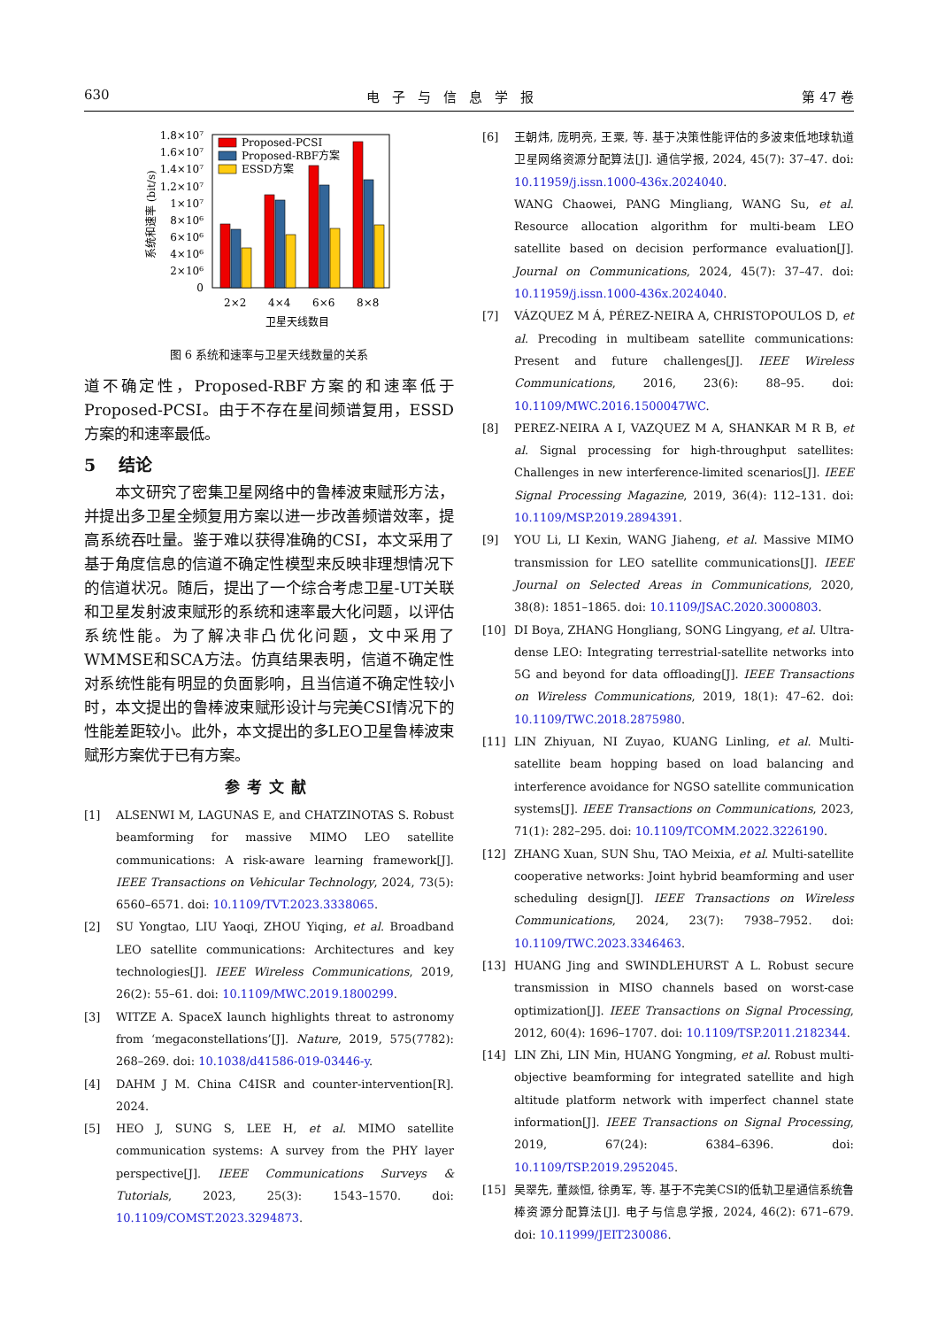630 电子与信息学报 第 47 卷
1.8×10⁷
1.6×10⁷
1.4×10⁷
1.2×10⁷
1×10⁷
8×10⁶
6×10⁶
4×10⁶
2×10⁶
0
系统和速率 (bit/s)
Proposed-PCSI
Proposed-RBF方案
ESSD方案
2×2
4×4
6×6
8×8
卫星天线数目
图 6 系统和速率与卫星天线数量的关系
道不确定性，Proposed-RBF方案的和速率低于Proposed-PCSI。由于不存在星间频谱复用，ESSD方案的和速率最低。
5　 结论
本文研究了密集卫星网络中的鲁棒波束赋形方法，并提出多卫星全频复用方案以进一步改善频谱效率，提高系统吞吐量。鉴于难以获得准确的CSI，本文采用了基于角度信息的信道不确定性模型来反映非理想情况下的信道状况。随后，提出了一个综合考虑卫星-UT关联和卫星发射波束赋形的系统和速率最大化问题，以评估系统性能。为了解决非凸优化问题，文中采用了WMMSE和SCA方法。仿真结果表明，信道不确定性对系统性能有明显的负面影响，且当信道不确定性较小时，本文提出的鲁棒波束赋形设计与完美CSI情况下的性能差距较小。此外，本文提出的多LEO卫星鲁棒波束赋形方案优于已有方案。
参考文献
[1] ALSENWI M, LAGUNAS E, and CHATZINOTAS S. Robust beamforming for massive MIMO LEO satellite communications: A risk-aware learning framework[J]. IEEE Transactions on Vehicular Technology, 2024, 73(5): 6560–6571. doi: 10.1109/TVT.2023.3338065.
[2] SU Yongtao, LIU Yaoqi, ZHOU Yiqing, et al. Broadband LEO satellite communications: Architectures and key technologies[J]. IEEE Wireless Communications, 2019, 26(2): 55–61. doi: 10.1109/MWC.2019.1800299.
[3] WITZE A. SpaceX launch highlights threat to astronomy from ‘megaconstellations’[J]. Nature, 2019, 575(7782): 268–269. doi: 10.1038/d41586-019-03446-y.
[4] DAHM J M. China C4ISR and counter-intervention[R]. 2024.
[5] HEO J, SUNG S, LEE H, et al. MIMO satellite communication systems: A survey from the PHY layer perspective[J]. IEEE Communications Surveys & Tutorials, 2023, 25(3): 1543–1570. doi: 10.1109/COMST.2023.3294873.
[6] 王朝炜, 庞明亮, 王粟, 等. 基于决策性能评估的多波束低地球轨道卫星网络资源分配算法[J]. 通信学报, 2024, 45(7): 37–47. doi: 10.11959/j.issn.1000-436x.2024040.
WANG Chaowei, PANG Mingliang, WANG Su, et al. Resource allocation algorithm for multi-beam LEO satellite based on decision performance evaluation[J]. Journal on Communications, 2024, 45(7): 37–47. doi: 10.11959/j.issn.1000-436x.2024040.
[7] VÁZQUEZ M Á, PÉREZ-NEIRA A, CHRISTOPOULOS D, et al. Precoding in multibeam satellite communications: Present and future challenges[J]. IEEE Wireless Communications, 2016, 23(6): 88–95. doi: 10.1109/MWC.2016.1500047WC.
[8] PEREZ-NEIRA A I, VAZQUEZ M A, SHANKAR M R B, et al. Signal processing for high-throughput satellites: Challenges in new interference-limited scenarios[J]. IEEE Signal Processing Magazine, 2019, 36(4): 112–131. doi: 10.1109/MSP.2019.2894391.
[9] YOU Li, LI Kexin, WANG Jiaheng, et al. Massive MIMO transmission for LEO satellite communications[J]. IEEE Journal on Selected Areas in Communications, 2020, 38(8): 1851–1865. doi: 10.1109/JSAC.2020.3000803.
[10] DI Boya, ZHANG Hongliang, SONG Lingyang, et al. Ultra-dense LEO: Integrating terrestrial-satellite networks into 5G and beyond for data offloading[J]. IEEE Transactions on Wireless Communications, 2019, 18(1): 47–62. doi: 10.1109/TWC.2018.2875980.
[11] LIN Zhiyuan, NI Zuyao, KUANG Linling, et al. Multi-satellite beam hopping based on load balancing and interference avoidance for NGSO satellite communication systems[J]. IEEE Transactions on Communications, 2023, 71(1): 282–295. doi: 10.1109/TCOMM.2022.3226190.
[12] ZHANG Xuan, SUN Shu, TAO Meixia, et al. Multi-satellite cooperative networks: Joint hybrid beamforming and user scheduling design[J]. IEEE Transactions on Wireless Communications, 2024, 23(7): 7938–7952. doi: 10.1109/TWC.2023.3346463.
[13] HUANG Jing and SWINDLEHURST A L. Robust secure transmission in MISO channels based on worst-case optimization[J]. IEEE Transactions on Signal Processing, 2012, 60(4): 1696–1707. doi: 10.1109/TSP.2011.2182344.
[14] LIN Zhi, LIN Min, HUANG Yongming, et al. Robust multi-objective beamforming for integrated satellite and high altitude platform network with imperfect channel state information[J]. IEEE Transactions on Signal Processing, 2019, 67(24): 6384–6396. doi: 10.1109/TSP.2019.2952045.
[15] 吴翠先, 董燚恒, 徐勇军, 等. 基于不完美CSI的低轨卫星通信系统鲁棒资源分配算法[J]. 电子与信息学报, 2024, 46(2): 671–679. doi: 10.11999/JEIT230086.